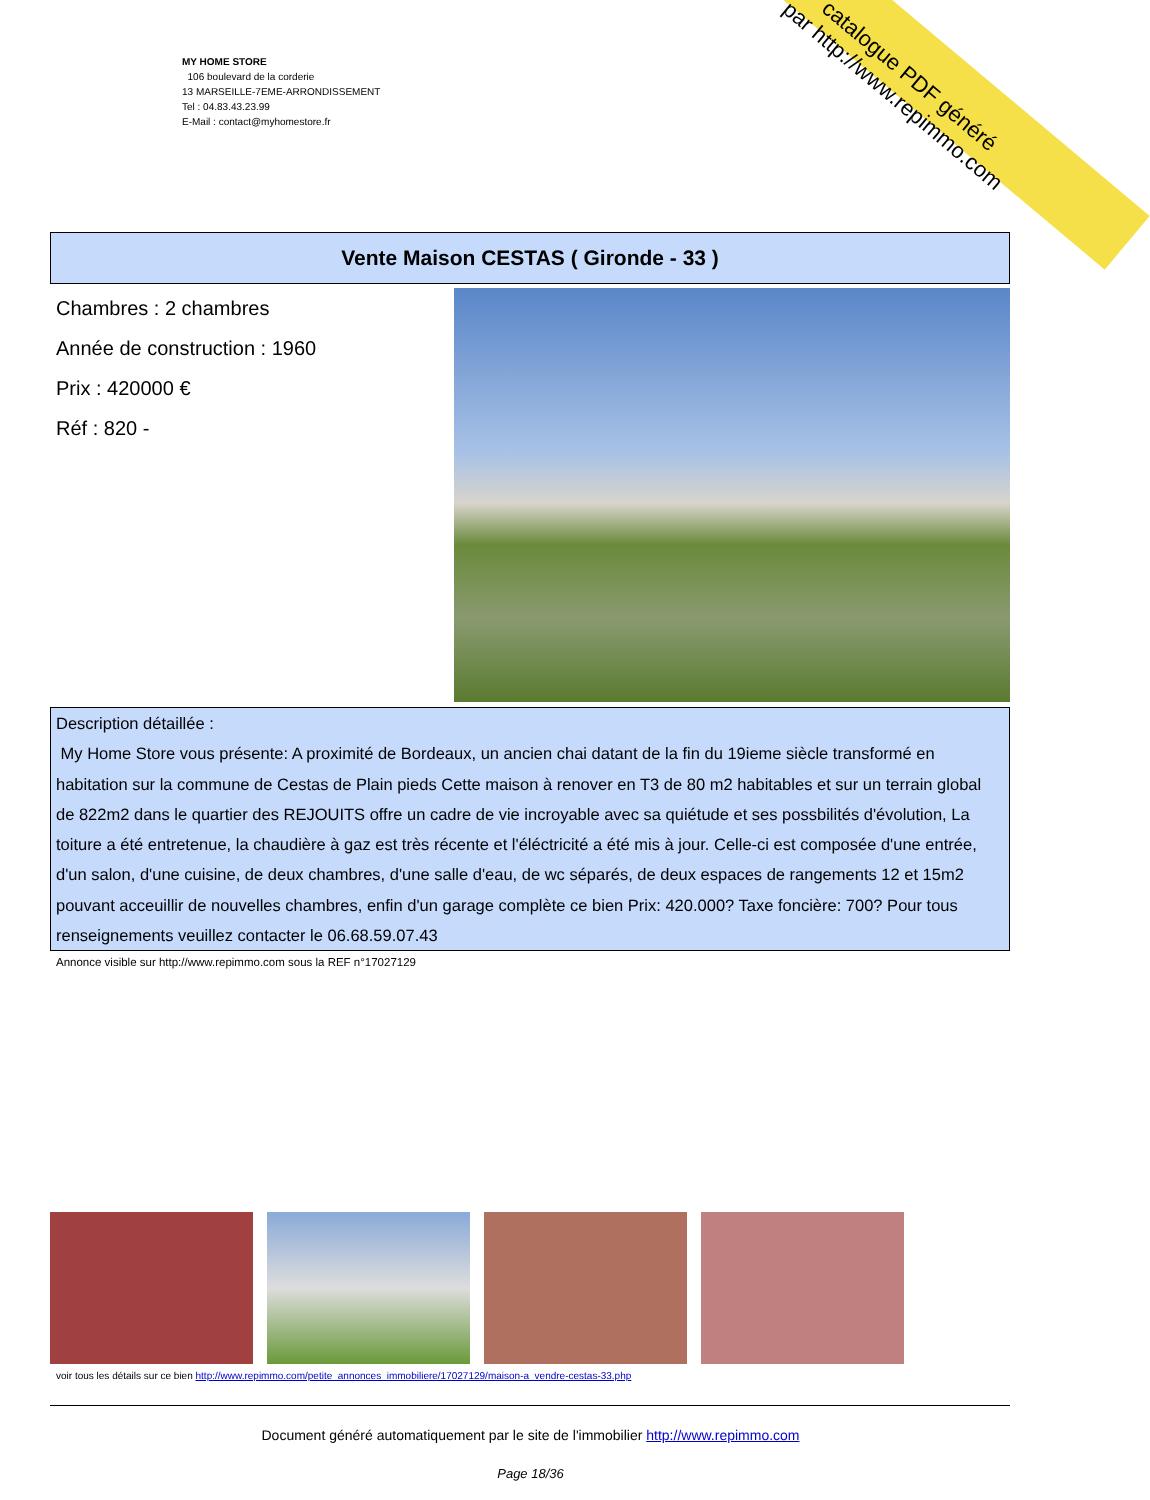catalogue PDF généré
par http://www.repimmo.com
MY HOME STORE
106 boulevard de la corderie
13 MARSEILLE-7EME-ARRONDISSEMENT
Tel : 04.83.43.23.99
E-Mail : contact@myhomestore.fr
Vente Maison CESTAS ( Gironde - 33 )
Chambres : 2 chambres
Année de construction : 1960
Prix : 420000 €
Réf : 820 -
Description détaillée :
My Home Store vous présente: A proximité de Bordeaux, un ancien chai datant de la fin du 19ieme siècle transformé en habitation sur la commune de Cestas de Plain pieds Cette maison à renover en T3 de 80 m2 habitables et sur un terrain global de 822m2 dans le quartier des REJOUITS offre un cadre de vie incroyable avec sa quiétude et ses possbilités d'évolution, La toiture a été entretenue, la chaudière à gaz est très récente et l'éléctricité a été mis à jour. Celle-ci est composée d'une entrée, d'un salon, d'une cuisine, de deux chambres, d'une salle d'eau, de wc séparés, de deux espaces de rangements 12 et 15m2 pouvant acceuillir de nouvelles chambres, enfin d'un garage complète ce bien Prix: 420.000? Taxe foncière: 700? Pour tous renseignements veuillez contacter le 06.68.59.07.43
Annonce visible sur http://www.repimmo.com sous la REF n°17027129
voir tous les détails sur ce bien http://www.repimmo.com/petite_annonces_immobiliere/17027129/maison-a_vendre-cestas-33.php
Document généré automatiquement par le site de l'immobilier http://www.repimmo.com
Page 18/36